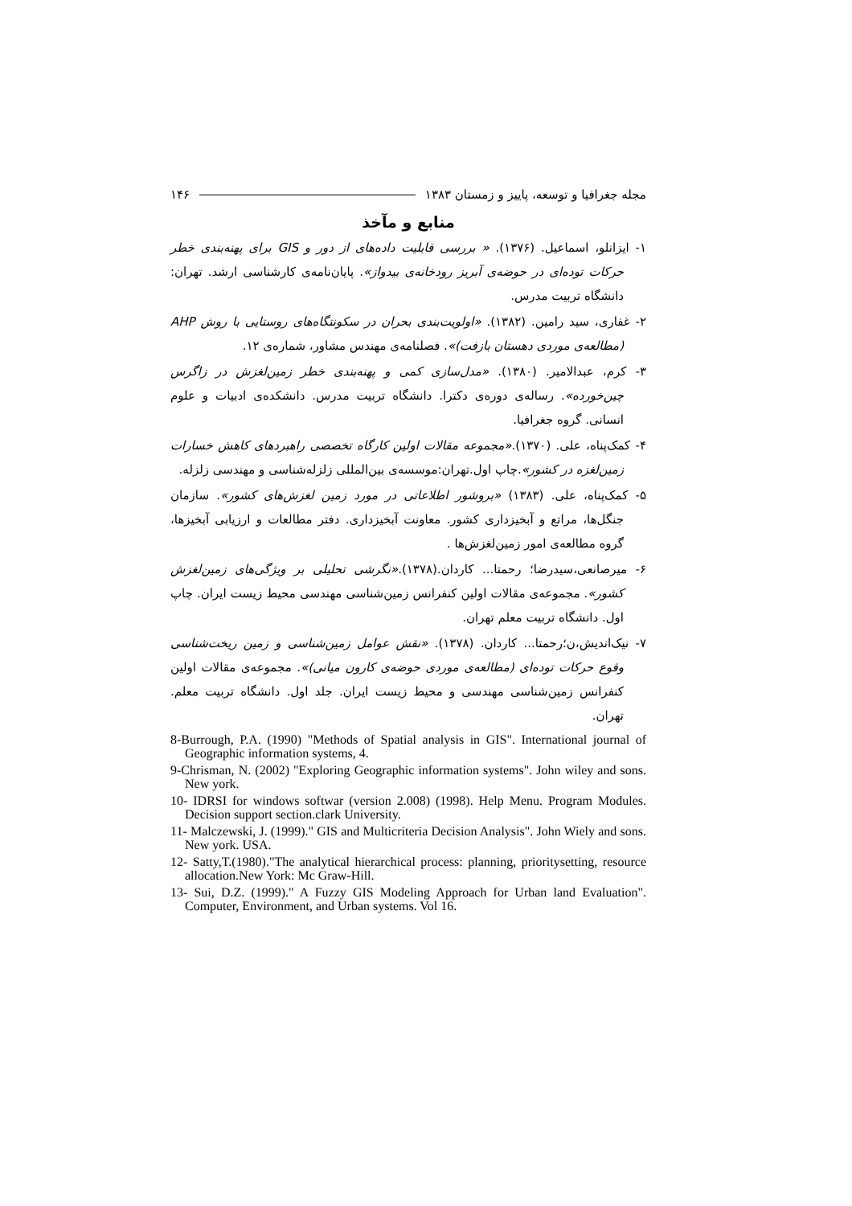مجله جغرافیا و توسعه، پاییز و زمستان ۱۳۸۳ ۱۴۶
منابع و مآخذ
۱- ایزانلو، اسماعیل. (۱۳۷۶). « بررسی قابلیت داده‌های از دور و GIS برای پهنه‌بندی خطر حرکات توده‌ای در حوضه‌ی آبریز رودخانه‌ی بیدواز». پایان‌نامه‌ی کارشناسی ارشد. تهران: دانشگاه تربیت مدرس.
۲- غفاری، سید رامین. (۱۳۸۲). «اولویت‌بندی بحران در سکونتگاه‌های روستایی با روش AHP (مطالعه‌ی موردی دهستان بازفت)». فصلنامه‌ی مهندس مشاور، شماره‌ی ۱۲.
۳- کرم، عبدالامیر. (۱۳۸۰). «مدل‌سازی کمی و پهنه‌بندی خطر زمین‌لغزش در زاگرس چین‌خورده». رساله‌ی دوره‌ی دکترا. دانشگاه تربیت مدرس. دانشکده‌ی ادبیات و علوم انسانی. گروه جغرافیا.
۴- کمک‌پناه، علی. (۱۳۷۰).«مجموعه مقالات اولین کارگاه تخصصی راهبردهای کاهش خسارات زمین‌لغزه در کشور».چاپ اول.تهران:موسسه‌ی بین‌المللی زلزله‌شناسی و مهندسی زلزله.
۵- کمک‌پناه، علی. (۱۳۸۳) «بروشور اطلاعاتی در مورد زمین لغزش‌های کشور». سازمان جنگل‌ها، مراتع و آبخیزداری کشور. معاونت آبخیزداری. دفتر مطالعات و ارزیابی آبخیزها، گروه مطالعه‌ی امور زمین‌لغزش‌ها .
۶- میرصانعی،سیدرضا؛ رحمتا... کاردان.(۱۳۷۸).«نگرشی تحلیلی بر ویژگی‌های زمین‌لغزش کشور». مجموعه‌ی مقالات اولین کنفرانس زمین‌شناسی مهندسی محیط زیست ایران. چاپ اول. دانشگاه تربیت معلم تهران.
۷- نیک‌اندیش،ن؛رحمتا... کاردان. (۱۳۷۸). «نقش عوامل زمین‌شناسی و زمین ریخت‌شناسی وقوع حرکات توده‌ای (مطالعه‌ی موردی حوضه‌ی کارون میانی)». مجموعه‌ی مقالات اولین کنفرانس زمین‌شناسی مهندسی و محیط زیست ایران. جلد اول. دانشگاه تربیت معلم. تهران.
8-Burrough, P.A. (1990) "Methods of Spatial analysis in GIS". International journal of Geographic information systems, 4.
9-Chrisman, N. (2002) "Exploring Geographic information systems". John wiley and sons. New york.
10- IDRSI for windows softwar (version 2.008) (1998). Help Menu. Program Modules. Decision support section.clark University.
11- Malczewski, J. (1999)." GIS and Multicriteria Decision Analysis". John Wiely and sons. New york. USA.
12- Satty,T.(1980)."The analytical hierarchical process: planning, prioritysetting, resource allocation.New York: Mc Graw-Hill.
13- Sui, D.Z. (1999)." A Fuzzy GIS Modeling Approach for Urban land Evaluation". Computer, Environment, and Urban systems. Vol 16.